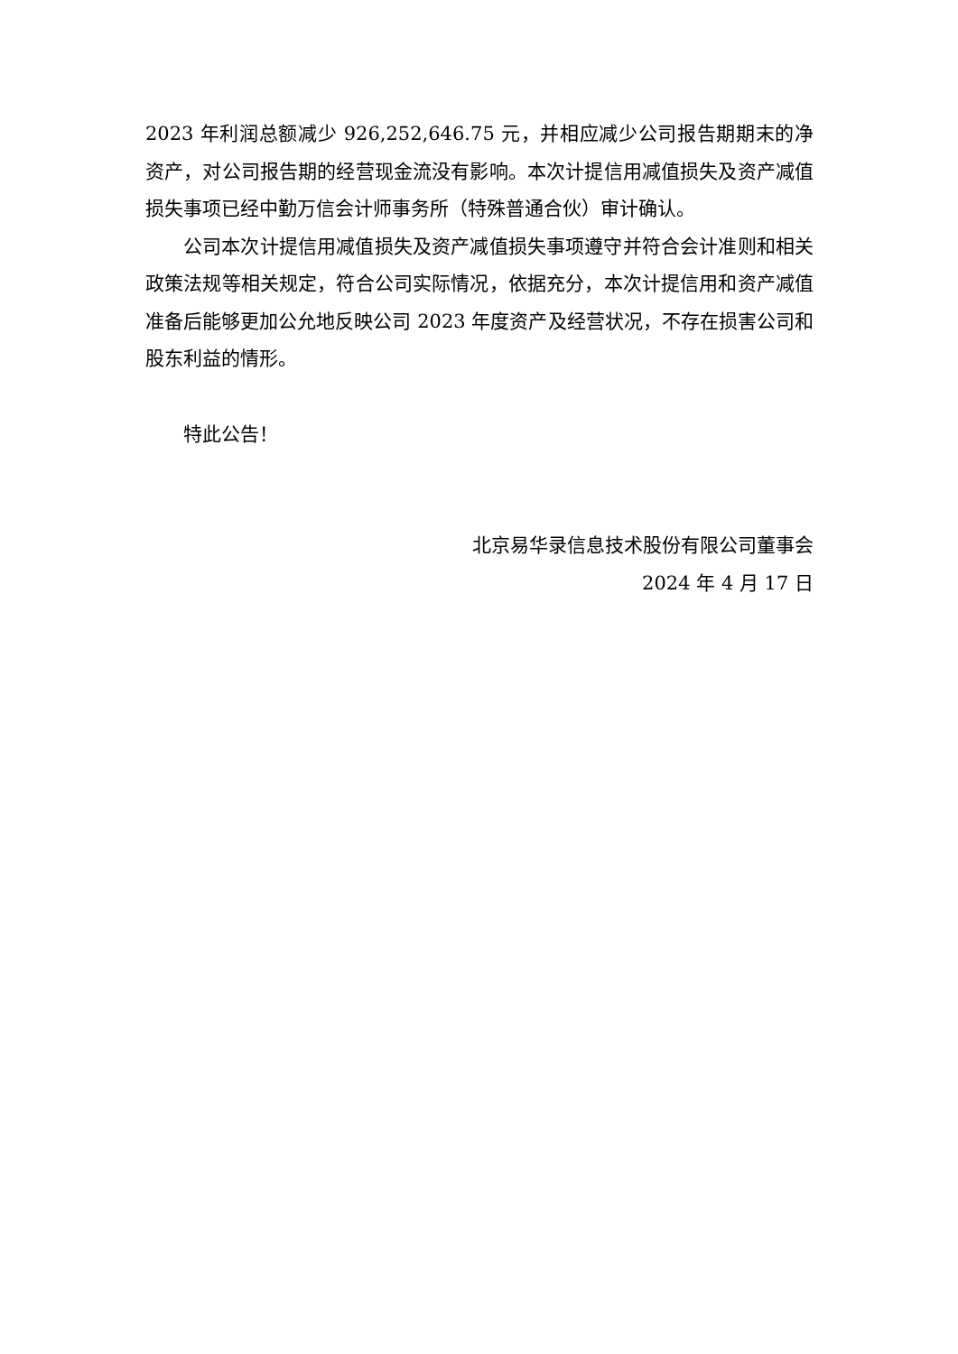2023 年利润总额减少 926,252,646.75 元，并相应减少公司报告期期末的净资产，对公司报告期的经营现金流没有影响。本次计提信用减值损失及资产减值损失事项已经中勤万信会计师事务所（特殊普通合伙）审计确认。
公司本次计提信用减值损失及资产减值损失事项遵守并符合会计准则和相关政策法规等相关规定，符合公司实际情况，依据充分，本次计提信用和资产减值准备后能够更加公允地反映公司 2023 年度资产及经营状况，不存在损害公司和股东利益的情形。
特此公告！
北京易华录信息技术股份有限公司董事会
2024 年 4 月 17 日